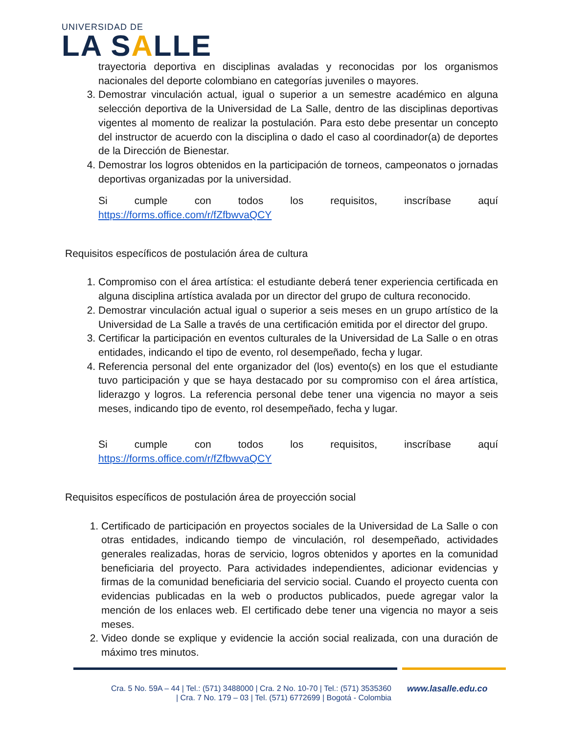UNIVERSIDAD DE
LA SALLE
trayectoria deportiva en disciplinas avaladas y reconocidas por los organismos nacionales del deporte colombiano en categorías juveniles o mayores.
3. Demostrar vinculación actual, igual o superior a un semestre académico en alguna selección deportiva de la Universidad de La Salle, dentro de las disciplinas deportivas vigentes al momento de realizar la postulación. Para esto debe presentar un concepto del instructor de acuerdo con la disciplina o dado el caso al coordinador(a) de deportes de la Dirección de Bienestar.
4. Demostrar los logros obtenidos en la participación de torneos, campeonatos o jornadas deportivas organizadas por la universidad.
Si cumple con todos los requisitos, inscríbase aquí
https://forms.office.com/r/fZfbwvaQCY
Requisitos específicos de postulación área de cultura
1. Compromiso con el área artística: el estudiante deberá tener experiencia certificada en alguna disciplina artística avalada por un director del grupo de cultura reconocido.
2. Demostrar vinculación actual igual o superior a seis meses en un grupo artístico de la Universidad de La Salle a través de una certificación emitida por el director del grupo.
3. Certificar la participación en eventos culturales de la Universidad de La Salle o en otras entidades, indicando el tipo de evento, rol desempeñado, fecha y lugar.
4. Referencia personal del ente organizador del (los) evento(s) en los que el estudiante tuvo participación y que se haya destacado por su compromiso con el área artística, liderazgo y logros. La referencia personal debe tener una vigencia no mayor a seis meses, indicando tipo de evento, rol desempeñado, fecha y lugar.
Si cumple con todos los requisitos, inscríbase aquí
https://forms.office.com/r/fZfbwvaQCY
Requisitos específicos de postulación área de proyección social
1. Certificado de participación en proyectos sociales de la Universidad de La Salle o con otras entidades, indicando tiempo de vinculación, rol desempeñado, actividades generales realizadas, horas de servicio, logros obtenidos y aportes en la comunidad beneficiaria del proyecto. Para actividades independientes, adicionar evidencias y firmas de la comunidad beneficiaria del servicio social. Cuando el proyecto cuenta con evidencias publicadas en la web o productos publicados, puede agregar valor la mención de los enlaces web. El certificado debe tener una vigencia no mayor a seis meses.
2. Video donde se explique y evidencie la acción social realizada, con una duración de máximo tres minutos.
Cra. 5 No. 59A – 44 | Tel.: (571) 3488000 | Cra. 2 No. 10-70 | Tel.: (571) 3535360
| Cra. 7 No. 179 – 03 | Tel. (571) 6772699 | Bogotá - Colombia
www.lasalle.edu.co